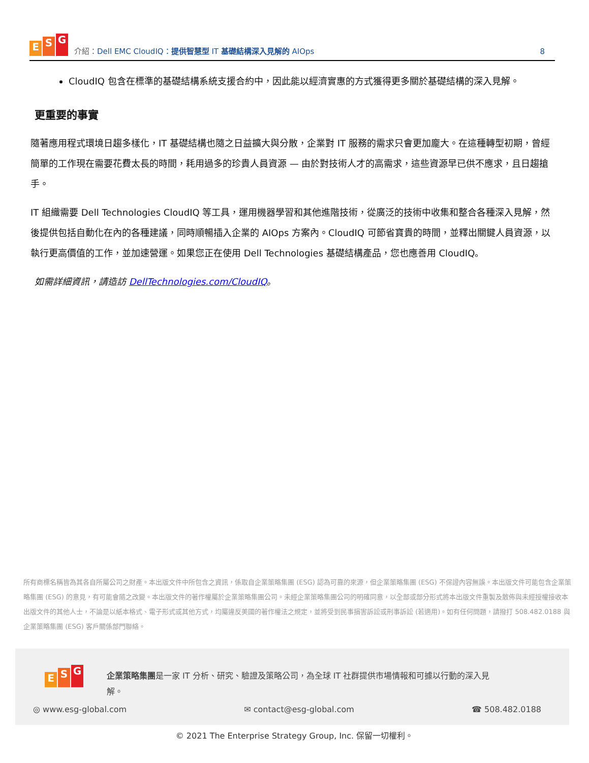E S G
介紹：Dell EMC CloudIQ：提供智慧型 IT 基礎結構深入見解的 AIOps
8
CloudIQ 包含在標準的基礎結構系統支援合約中，因此能以經濟實惠的方式獲得更多關於基礎結構的深入見解。
更重要的事實
隨著應用程式環境日趨多樣化，IT 基礎結構也隨之日益擴大與分散，企業對 IT 服務的需求只會更加龐大。在這種轉型初期，曾經簡單的工作現在需要花費太長的時間，耗用過多的珍貴人員資源 — 由於對技術人才的高需求，這些資源早已供不應求，且日趨搶手。
IT 組織需要 Dell Technologies CloudIQ 等工具，運用機器學習和其他進階技術，從廣泛的技術中收集和整合各種深入見解，然後提供包括自動化在內的各種建議，同時順暢插入企業的 AIOps 方案內。CloudIQ 可節省寶貴的時間，並釋出關鍵人員資源，以執行更高價值的工作，並加速營運。如果您正在使用 Dell Technologies 基礎結構產品，您也應善用 CloudIQ。
如需詳細資訊，請造訪 DellTechnologies.com/CloudIQ。
所有商標名稱皆為其各自所屬公司之財產。本出版文件中所包含之資訊，係取自企業策略集團 (ESG) 認為可靠的來源，但企業策略集團 (ESG) 不保證內容無誤。本出版文件可能包含企業策略集團 (ESG) 的意見，有可能會隨之改變。本出版文件的著作權屬於企業策略集團公司。未經企業策略集團公司的明確同意，以全部或部分形式將本出版文件重製及散佈與未經授權接收本出版文件的其他人士，不論是以紙本格式、電子形式或其他方式，均屬違反美國的著作權法之規定，並將受到民事損害訴訟或刑事訴訟 (若適用)。如有任何問題，請撥打 508.482.0188 與企業策略集團 (ESG) 客戶關係部門聯絡。
E S G
企業策略集團是一家 IT 分析、研究、驗證及策略公司，為全球 IT 社群提供市場情報和可據以行動的深入見解。
◎ www.esg-global.com ✉ contact@esg-global.com ☎ 508.482.0188
© 2021 The Enterprise Strategy Group, Inc. 保留一切權利。